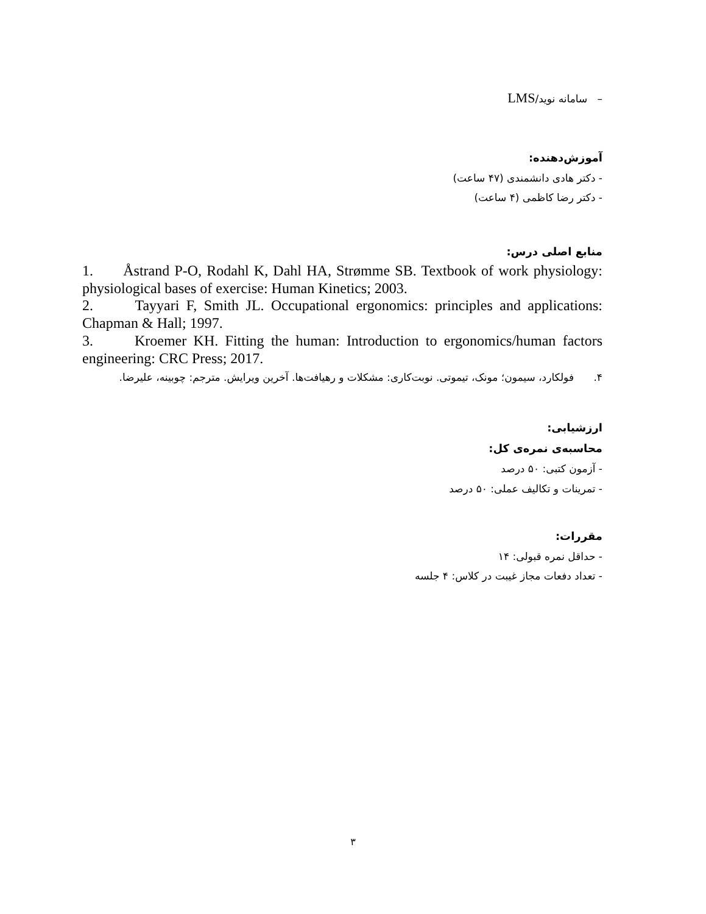– سامانه نوید/LMS
آموزش‌دهنده:
- دکتر هادی دانشمندی (۴۷ ساعت)
- دکتر رضا کاظمی (۴ ساعت)
منابع اصلی درس:
1. Åstrand P-O, Rodahl K, Dahl HA, Strømme SB. Textbook of work physiology: physiological bases of exercise: Human Kinetics; 2003.
2. Tayyari F, Smith JL. Occupational ergonomics: principles and applications: Chapman & Hall; 1997.
3. Kroemer KH. Fitting the human: Introduction to ergonomics/human factors engineering: CRC Press; 2017.
۴. فولکارد، سیمون؛ مونک، تیموتی. نوبت‌کاری: مشکلات و رهیافت‌ها. آخرین ویرایش. مترجم: چوبینه، علیرضا.
ارزشیابی:
محاسبه‌ی نمره‌ی کل:
- آزمون کتبی: ۵۰ درصد
- تمرینات و تکالیف عملی: ۵۰ درصد
مقررات:
- حداقل نمره قبولی: ۱۴
- تعداد دفعات مجاز غیبت در کلاس: ۴ جلسه
۳